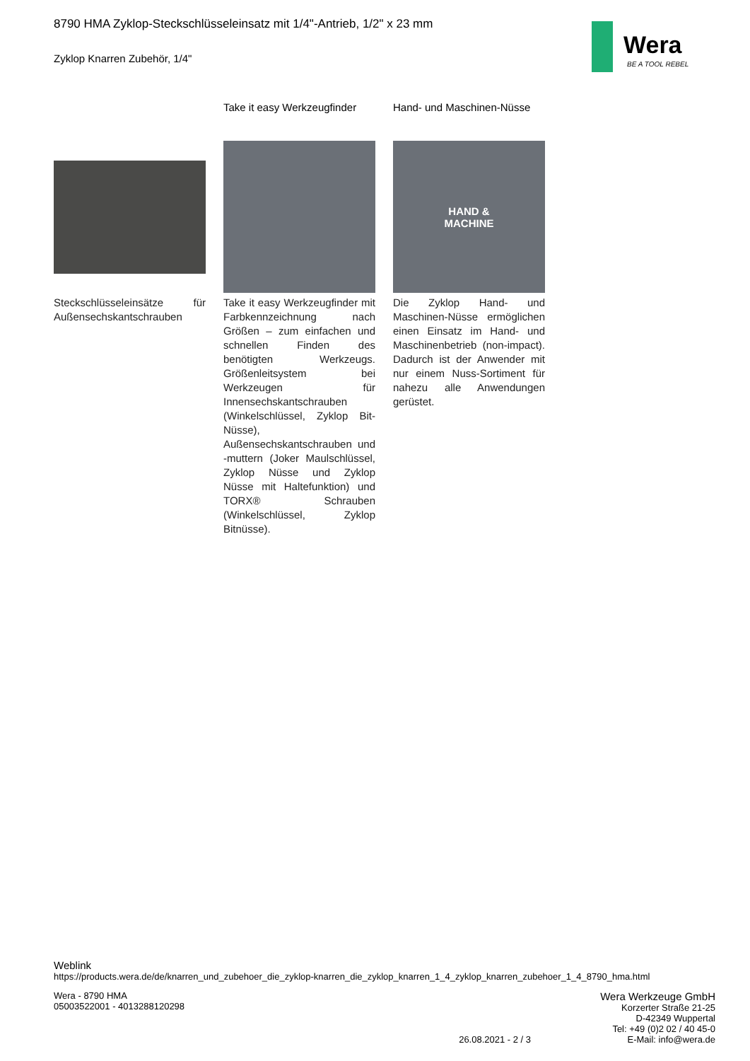Wera
BE A TOOL REBEL
8790 HMA Zyklop-Steckschlüsseleinsatz mit 1/4"-Antrieb, 1/2" x 23 mm
Zyklop Knarren Zubehör, 1/4"
Steckschlüsseleinsätze für Außensechskantschrauben
Take it easy Werkzeugfinder
Take it easy Werkzeugfinder mit Farbkennzeichnung nach Größen – zum einfachen und schnellen Finden des benötigten Werkzeugs. Größenleitsystem bei Werkzeugen für Innensechskantschrauben (Winkelschlüssel, Zyklop Bit-Nüsse), Außensechskantschrauben und -muttern (Joker Maulschlüssel, Zyklop Nüsse und Zyklop Nüsse mit Haltefunktion) und TORX® Schrauben (Winkelschlüssel, Zyklop Bitnüsse).
Hand- und Maschinen-Nüsse
HAND &
MACHINE
Die Zyklop Hand- und Maschinen-Nüsse ermöglichen einen Einsatz im Hand- und Maschinenbetrieb (non-impact). Dadurch ist der Anwender mit nur einem Nuss-Sortiment für nahezu alle Anwendungen gerüstet.
Weblink
https://products.wera.de/de/knarren_und_zubehoer_die_zyklop-knarren_die_zyklop_knarren_1_4_zyklop_knarren_zubehoer_1_4_8790_hma.html
Wera - 8790 HMA
05003522001 - 4013288120298
26.08.2021 - 2 / 3
Wera Werkzeuge GmbH
Korzerter Straße 21-25
D-42349 Wuppertal
Tel: +49 (0)2 02 / 40 45-0
E-Mail: info@wera.de